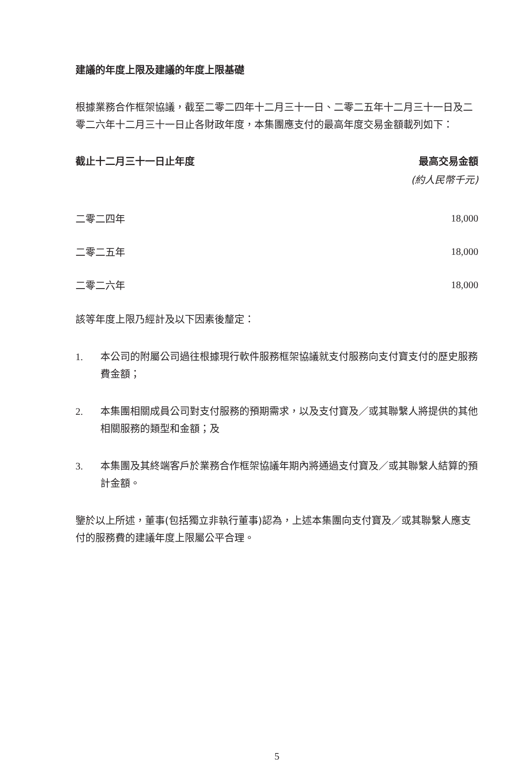建議的年度上限及建議的年度上限基礎
根據業務合作框架協議，截至二零二四年十二月三十一日、二零二五年十二月三十一日及二零二六年十二月三十一日止各財政年度，本集團應支付的最高年度交易金額載列如下：
| 截止十二月三十一日止年度 | 最高交易金額 |
| --- | --- |
| | (約人民幣千元) |
| 二零二四年 | 18,000 |
| 二零二五年 | 18,000 |
| 二零二六年 | 18,000 |
該等年度上限乃經計及以下因素後釐定：
1. 本公司的附屬公司過往根據現行軟件服務框架協議就支付服務向支付寶支付的歷史服務費金額；
2. 本集團相關成員公司對支付服務的預期需求，以及支付寶及／或其聯繫人將提供的其他相關服務的類型和金額；及
3. 本集團及其終端客戶於業務合作框架協議年期內將通過支付寶及／或其聯繫人結算的預計金額。
鑒於以上所述，董事(包括獨立非執行董事)認為，上述本集團向支付寶及／或其聯繫人應支付的服務費的建議年度上限屬公平合理。
5